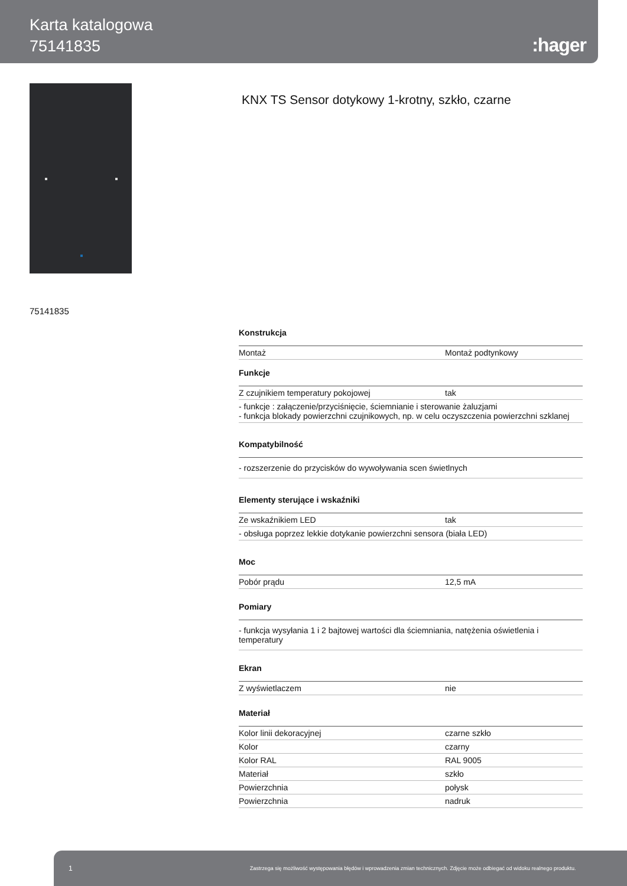Karta katalogowa
75141835
:hager
KNX TS Sensor dotykowy 1-krotny, szkło, czarne
75141835
Konstrukcja
| Montaż | Montaż podtynkowy |
Funkcje
| Z czujnikiem temperatury pokojowej | tak |
| - funkcje : załączenie/przyciśnięcie, ściemnianie i sterowanie żaluzjami - funkcja blokady powierzchni czujnikowych, np. w celu oczyszczenia powierzchni szklanej | |
Kompatybilność
| - rozszerzenie do przycisków do wywoływania scen świetlnych |
Elementy sterujące i wskaźniki
| Ze wskaźnikiem LED | tak |
| - obsługa poprzez lekkie dotykanie powierzchni sensora (biała LED) | |
Moc
| Pobór prądu | 12,5 mA |
Pomiary
| - funkcja wysyłania 1 i 2 bajtowej wartości dla ściemniania, natężenia oświetlenia i temperatury |
Ekran
| Z wyświetlaczem | nie |
Materiał
| Kolor linii dekoracyjnej | czarne szkło |
| Kolor | czarny |
| Kolor RAL | RAL 9005 |
| Materiał | szkło |
| Powierzchnia | połysk |
| Powierzchnia | nadruk |
1 Zastrzega się możliwość występowania błędów i wprowadzenia zmian technicznych. Zdjęcie może odbiegać od widoku realnego produktu.